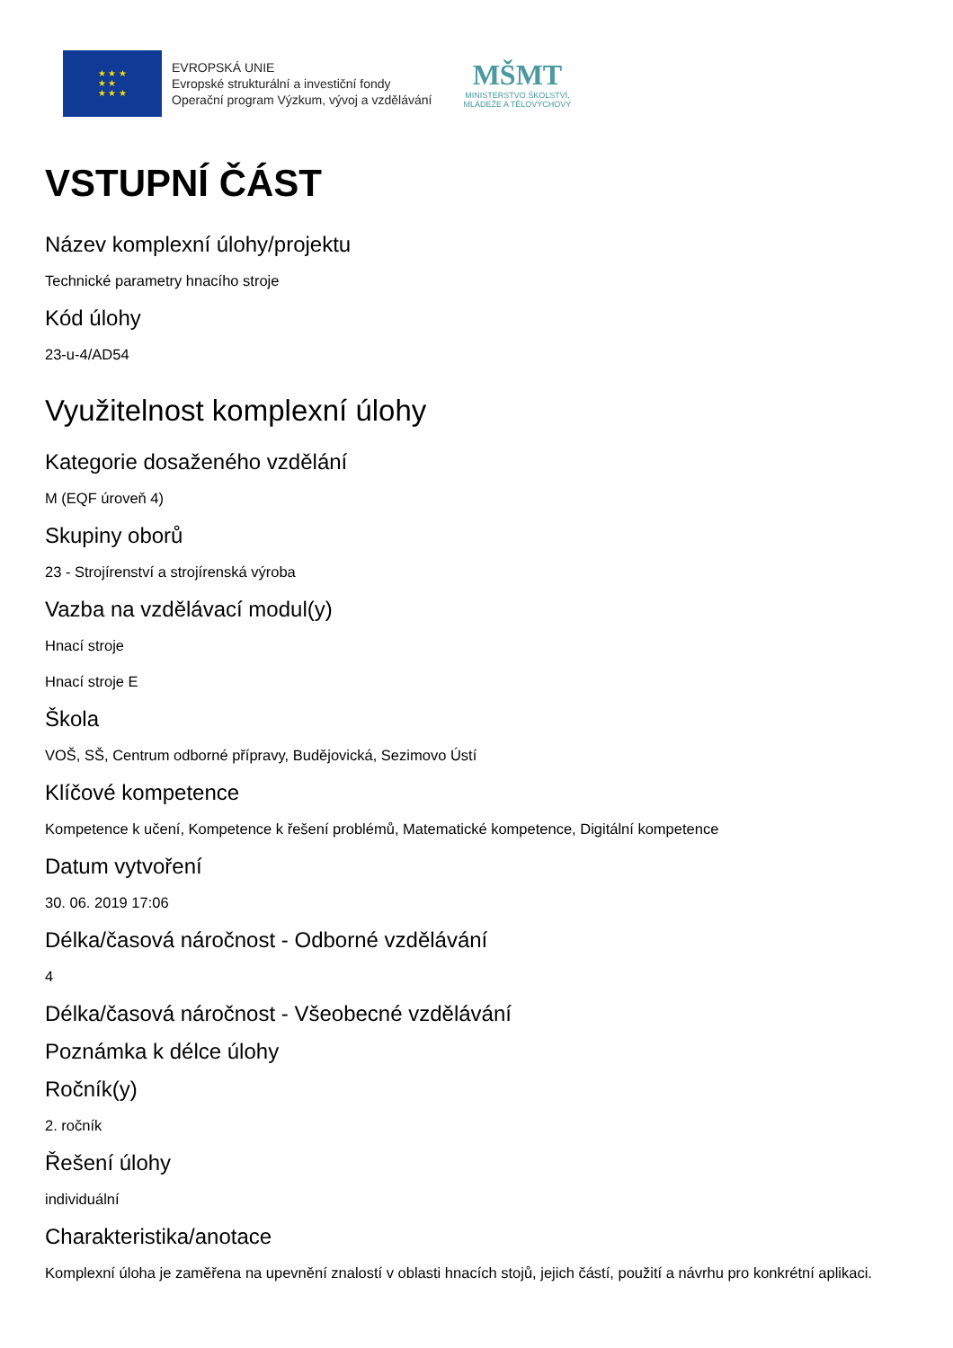★ ★ ★
★ ★
★ ★ ★
EVROPSKÁ UNIE
Evropské strukturální a investiční fondy
Operační program Výzkum, vývoj a vzdělávání
MŠMT
MINISTERSTVO ŠKOLSTVÍ,
MLÁDEŽE A TĚLOVÝCHOVY
VSTUPNÍ ČÁST
Název komplexní úlohy/projektu
Technické parametry hnacího stroje
Kód úlohy
23-u-4/AD54
Využitelnost komplexní úlohy
Kategorie dosaženého vzdělání
M (EQF úroveň 4)
Skupiny oborů
23 - Strojírenství a strojírenská výroba
Vazba na vzdělávací modul(y)
Hnací stroje
Hnací stroje E
Škola
VOŠ, SŠ, Centrum odborné přípravy, Budějovická, Sezimovo Ústí
Klíčové kompetence
Kompetence k učení, Kompetence k řešení problémů, Matematické kompetence, Digitální kompetence
Datum vytvoření
30. 06. 2019 17:06
Délka/časová náročnost - Odborné vzdělávání
4
Délka/časová náročnost - Všeobecné vzdělávání
Poznámka k délce úlohy
Ročník(y)
2. ročník
Řešení úlohy
individuální
Charakteristika/anotace
Komplexní úloha je zaměřena na upevnění znalostí v oblasti hnacích stojů, jejich částí, použití a návrhu pro konkrétní aplikaci.